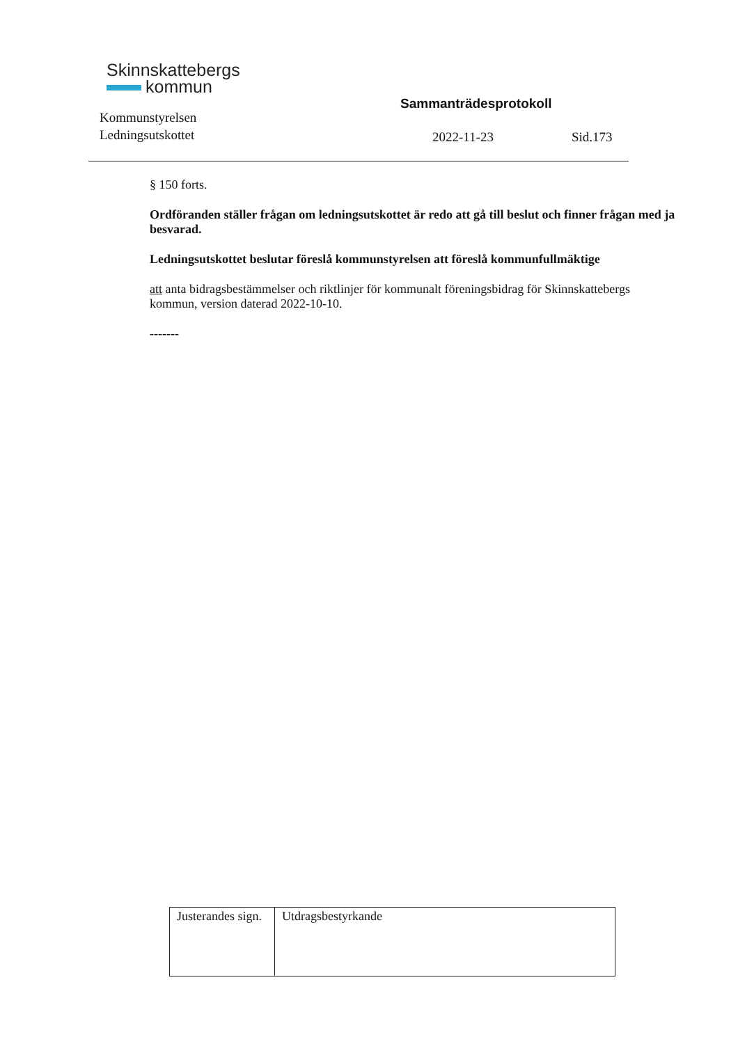Skinnskattebergs
kommun
Kommunstyrelsen
Ledningsutskottet
Sammanträdesprotokoll
2022-11-23 Sid.173
§ 150 forts.
Ordföranden ställer frågan om ledningsutskottet är redo att gå till beslut och finner frågan med ja besvarad.
Ledningsutskottet beslutar föreslå kommunstyrelsen att föreslå kommunfullmäktige
att anta bidragsbestämmelser och riktlinjer för kommunalt föreningsbidrag för Skinnskattebergs kommun, version daterad 2022-10-10.
-------
| Justerandes sign. | Utdragsbestyrkande |